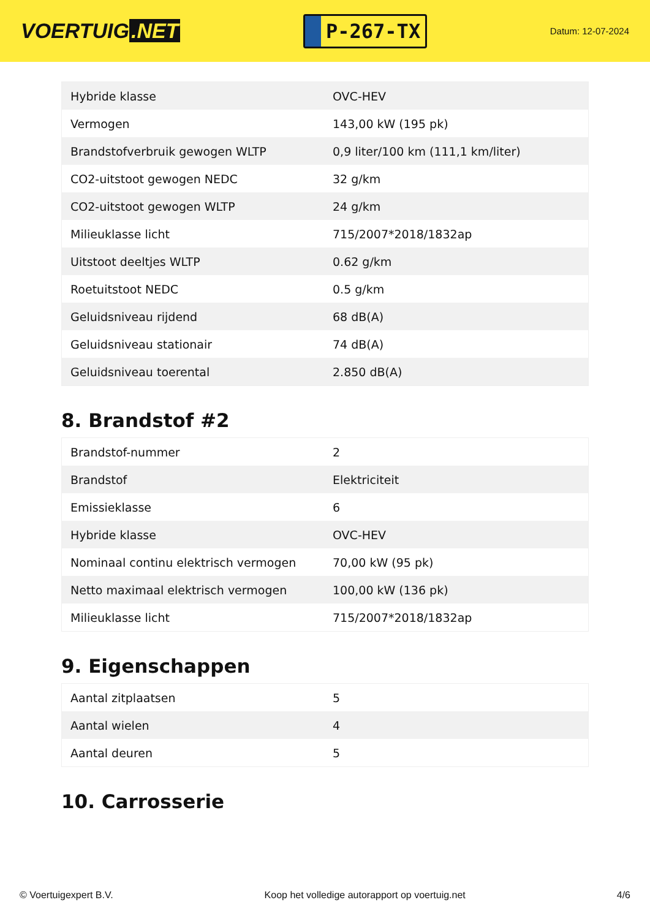VOERTUIG.NET
P-267-TX
Datum: 12-07-2024
| Hybride klasse | OVC-HEV |
| Vermogen | 143,00 kW (195 pk) |
| Brandstofverbruik gewogen WLTP | 0,9 liter/100 km (111,1 km/liter) |
| CO2-uitstoot gewogen NEDC | 32 g/km |
| CO2-uitstoot gewogen WLTP | 24 g/km |
| Milieuklasse licht | 715/2007*2018/1832ap |
| Uitstoot deeltjes WLTP | 0.62 g/km |
| Roetuitstoot NEDC | 0.5 g/km |
| Geluidsniveau rijdend | 68 dB(A) |
| Geluidsniveau stationair | 74 dB(A) |
| Geluidsniveau toerental | 2.850 dB(A) |
8. Brandstof #2
| Brandstof-nummer | 2 |
| Brandstof | Elektriciteit |
| Emissieklasse | 6 |
| Hybride klasse | OVC-HEV |
| Nominaal continu elektrisch vermogen | 70,00 kW (95 pk) |
| Netto maximaal elektrisch vermogen | 100,00 kW (136 pk) |
| Milieuklasse licht | 715/2007*2018/1832ap |
9. Eigenschappen
| Aantal zitplaatsen | 5 |
| Aantal wielen | 4 |
| Aantal deuren | 5 |
10. Carrosserie
© Voertuigexpert B.V. Koop het volledige autorapport op voertuig.net 4/6